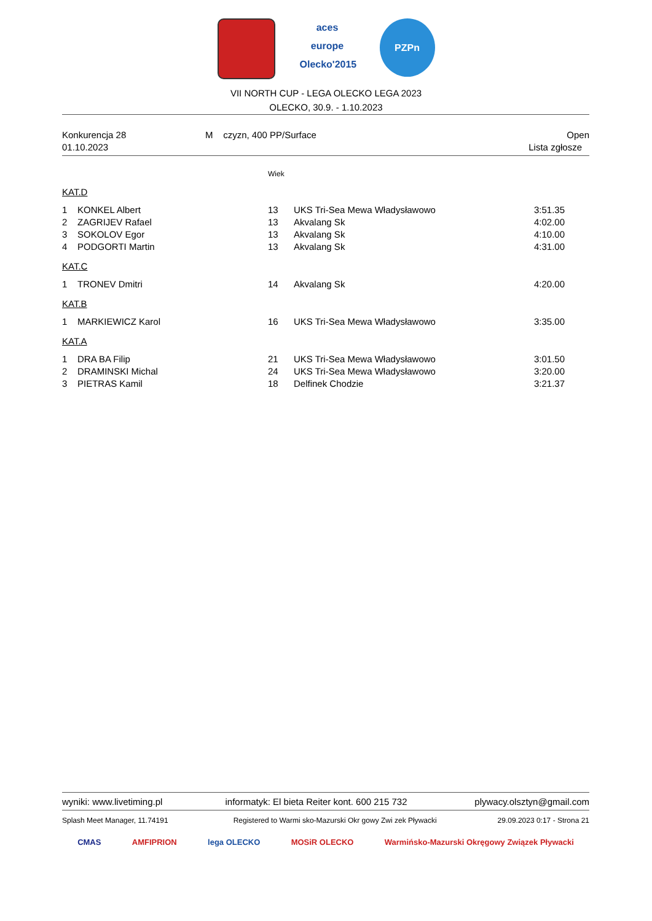aces europe
Olecko'2015
PZPn
VII NORTH CUP - LEGA OLECKO LEGA 2023
OLECKO, 30.9. - 1.10.2023
| Konkurencja 28 | M czyzn, 400 PP/Surface | Open |
| 01.10.2023 | | Lista zgłosze |
Wiek
KAT.D
| 1 | KONKEL Albert | 13 | UKS Tri-Sea Mewa Władysławowo | 3:51.35 |
| 2 | ZAGRIJEV Rafael | 13 | Akvalang Sk | 4:02.00 |
| 3 | SOKOLOV Egor | 13 | Akvalang Sk | 4:10.00 |
| 4 | PODGORTI Martin | 13 | Akvalang Sk | 4:31.00 |
KAT.C
| 1 | TRONEV Dmitri | 14 | Akvalang Sk | 4:20.00 |
KAT.B
| 1 | MARKIEWICZ Karol | 16 | UKS Tri-Sea Mewa Władysławowo | 3:35.00 |
KAT.A
| 1 | DRA BA Filip | 21 | UKS Tri-Sea Mewa Władysławowo | 3:01.50 |
| 2 | DRAMINSKI Michal | 24 | UKS Tri-Sea Mewa Władysławowo | 3:20.00 |
| 3 | PIETRAS Kamil | 18 | Delfinek Chodzie | 3:21.37 |
| wyniki: www.livetiming.pl | informatyk: El bieta Reiter kont. 600 215 732 | plywacy.olsztyn@gmail.com |
| Splash Meet Manager, 11.74191 | Registered to Warmi sko-Mazurski Okr gowy Zwi zek Pływacki | 29.09.2023 0:17 - Strona 21 |
CMAS AMFIPRION lega OLECKO MOSiR OLECKO Warmińsko-Mazurski Okręgowy Związek Pływacki